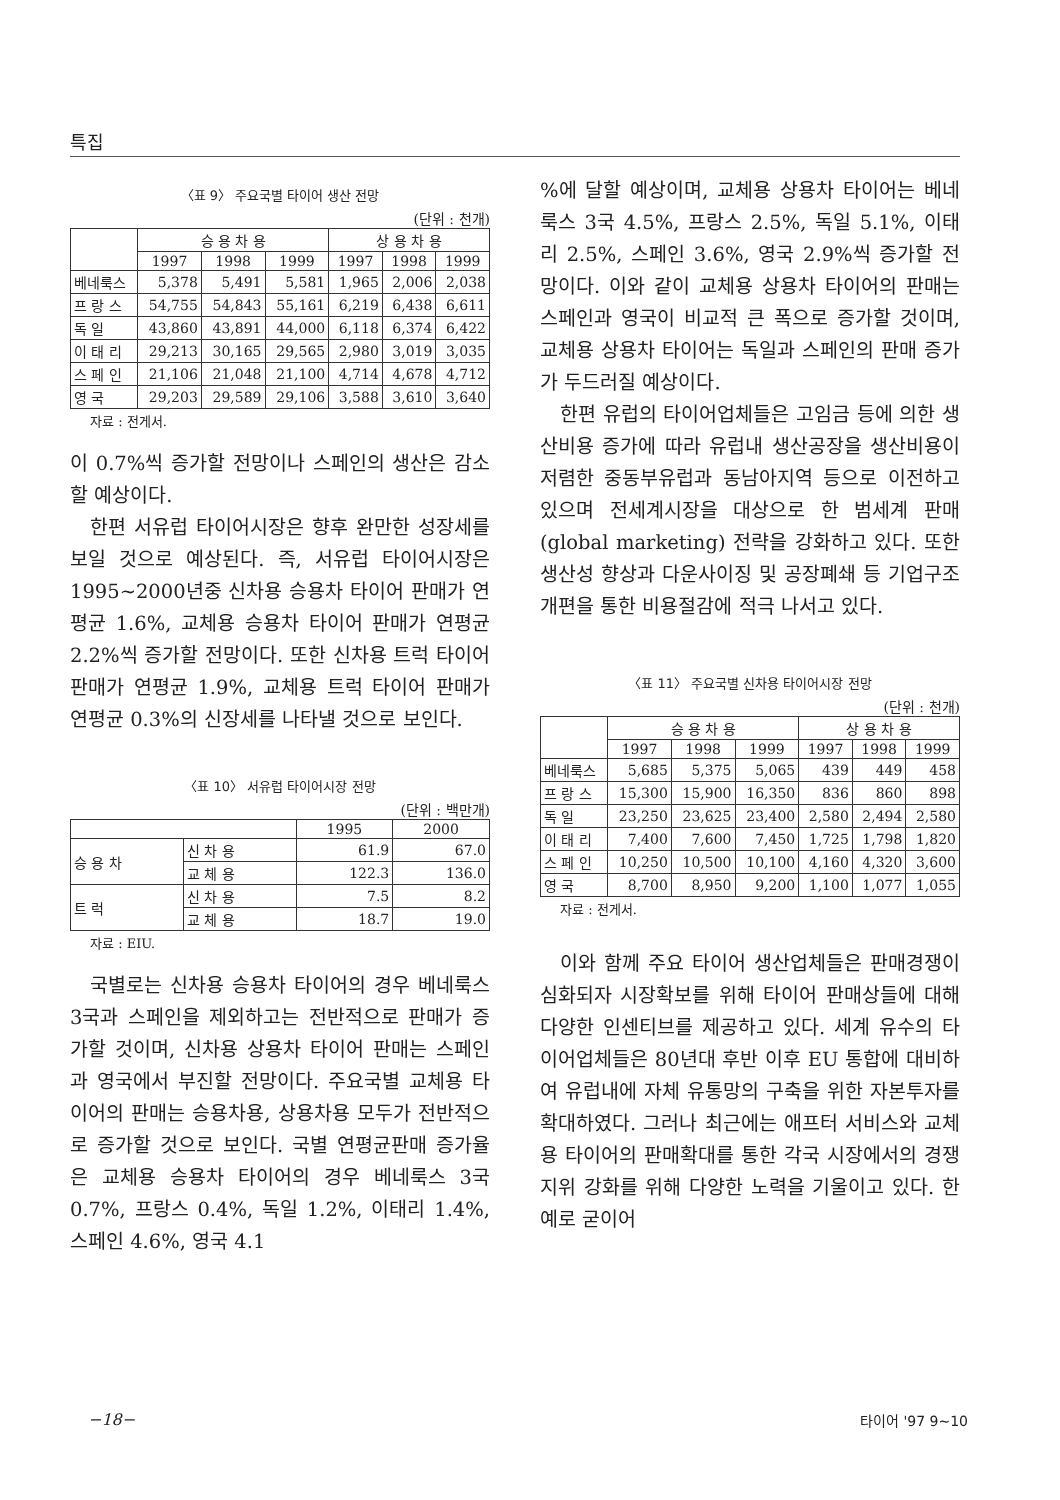특집
〈표 9〉 주요국별 타이어 생산 전망
(단위 : 천개)
| | 승 용 차 용 | | | 상 용 차 용 | | |
| --- | --- | --- | --- | --- | --- | --- |
| | 1997 | 1998 | 1999 | 1997 | 1998 | 1999 |
| 베네룩스 | 5,378 | 5,491 | 5,581 | 1,965 | 2,006 | 2,038 |
| 프 랑 스 | 54,755 | 54,843 | 55,161 | 6,219 | 6,438 | 6,611 |
| 독 일 | 43,860 | 43,891 | 44,000 | 6,118 | 6,374 | 6,422 |
| 이 태 리 | 29,213 | 30,165 | 29,565 | 2,980 | 3,019 | 3,035 |
| 스 페 인 | 21,106 | 21,048 | 21,100 | 4,714 | 4,678 | 4,712 |
| 영 국 | 29,203 | 29,589 | 29,106 | 3,588 | 3,610 | 3,640 |
자료 : 전게서.
이 0.7%씩 증가할 전망이나 스페인의 생산은 감소할 예상이다.
한편 서유럽 타이어시장은 향후 완만한 성장세를 보일 것으로 예상된다. 즉, 서유럽 타이어시장은 1995∼2000년중 신차용 승용차 타이어 판매가 연평균 1.6%, 교체용 승용차 타이어 판매가 연평균 2.2%씩 증가할 전망이다. 또한 신차용 트럭 타이어 판매가 연평균 1.9%, 교체용 트럭 타이어 판매가 연평균 0.3%의 신장세를 나타낼 것으로 보인다.
〈표 10〉 서유럽 타이어시장 전망
(단위 : 백만개)
| | | 1995 | 2000 |
| --- | --- | --- | --- |
| 승 용 차 | 신 차 용 | 61.9 | 67.0 |
| | 교 체 용 | 122.3 | 136.0 |
| 트 럭 | 신 차 용 | 7.5 | 8.2 |
| | 교 체 용 | 18.7 | 19.0 |
자료 : EIU.
국별로는 신차용 승용차 타이어의 경우 베네룩스 3국과 스페인을 제외하고는 전반적으로 판매가 증가할 것이며, 신차용 상용차 타이어 판매는 스페인과 영국에서 부진할 전망이다. 주요국별 교체용 타이어의 판매는 승용차용, 상용차용 모두가 전반적으로 증가할 것으로 보인다. 국별 연평균판매 증가율은 교체용 승용차 타이어의 경우 베네룩스 3국 0.7%, 프랑스 0.4%, 독일 1.2%, 이태리 1.4%, 스페인 4.6%, 영국 4.1
%에 달할 예상이며, 교체용 상용차 타이어는 베네룩스 3국 4.5%, 프랑스 2.5%, 독일 5.1%, 이태리 2.5%, 스페인 3.6%, 영국 2.9%씩 증가할 전망이다. 이와 같이 교체용 상용차 타이어의 판매는 스페인과 영국이 비교적 큰 폭으로 증가할 것이며, 교체용 상용차 타이어는 독일과 스페인의 판매 증가가 두드러질 예상이다.
한편 유럽의 타이어업체들은 고임금 등에 의한 생산비용 증가에 따라 유럽내 생산공장을 생산비용이 저렴한 중동부유럽과 동남아지역 등으로 이전하고 있으며 전세계시장을 대상으로 한 범세계 판매(global marketing) 전략을 강화하고 있다. 또한 생산성 향상과 다운사이징 및 공장폐쇄 등 기업구조개편을 통한 비용절감에 적극 나서고 있다.
〈표 11〉 주요국별 신차용 타이어시장 전망
(단위 : 천개)
| | 승 용 차 용 | | | 상 용 차 용 | | |
| --- | --- | --- | --- | --- | --- | --- |
| | 1997 | 1998 | 1999 | 1997 | 1998 | 1999 |
| 베네룩스 | 5,685 | 5,375 | 5,065 | 439 | 449 | 458 |
| 프 랑 스 | 15,300 | 15,900 | 16,350 | 836 | 860 | 898 |
| 독 일 | 23,250 | 23,625 | 23,400 | 2,580 | 2,494 | 2,580 |
| 이 태 리 | 7,400 | 7,600 | 7,450 | 1,725 | 1,798 | 1,820 |
| 스 페 인 | 10,250 | 10,500 | 10,100 | 4,160 | 4,320 | 3,600 |
| 영 국 | 8,700 | 8,950 | 9,200 | 1,100 | 1,077 | 1,055 |
자료 : 전게서.
이와 함께 주요 타이어 생산업체들은 판매경쟁이 심화되자 시장확보를 위해 타이어 판매상들에 대해 다양한 인센티브를 제공하고 있다. 세계 유수의 타이어업체들은 80년대 후반 이후 EU 통합에 대비하여 유럽내에 자체 유통망의 구축을 위한 자본투자를 확대하였다. 그러나 최근에는 애프터 서비스와 교체용 타이어의 판매확대를 통한 각국 시장에서의 경쟁지위 강화를 위해 다양한 노력을 기울이고 있다. 한 예로 굳이어
−18− 타이어 '97 9∼10